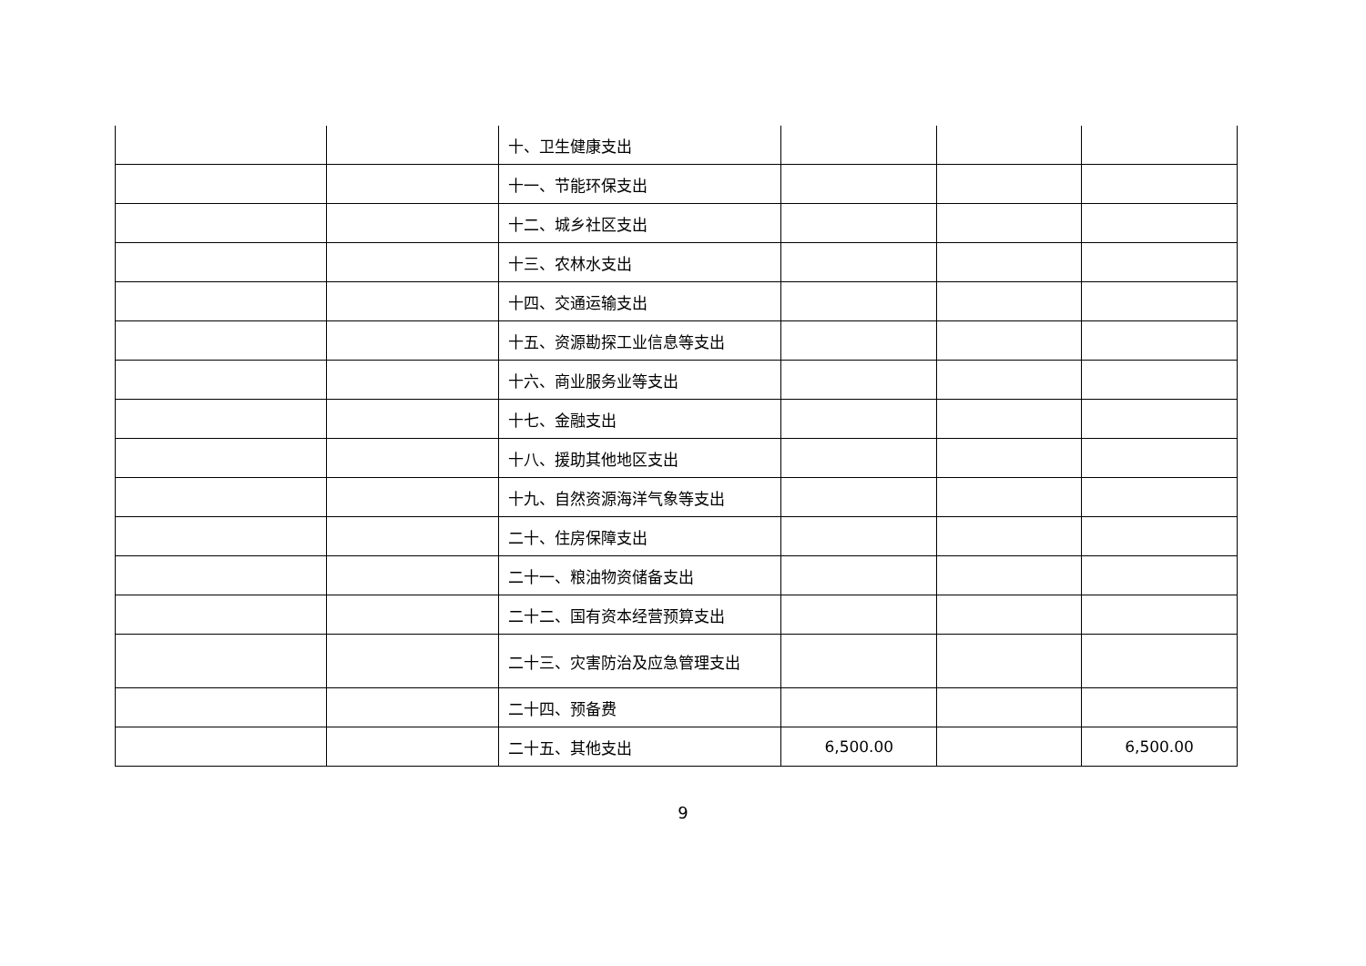| | | 十、卫生健康支出 | | | |
| | | 十一、节能环保支出 | | | |
| | | 十二、城乡社区支出 | | | |
| | | 十三、农林水支出 | | | |
| | | 十四、交通运输支出 | | | |
| | | 十五、资源勘探工业信息等支出 | | | |
| | | 十六、商业服务业等支出 | | | |
| | | 十七、金融支出 | | | |
| | | 十八、援助其他地区支出 | | | |
| | | 十九、自然资源海洋气象等支出 | | | |
| | | 二十、住房保障支出 | | | |
| | | 二十一、粮油物资储备支出 | | | |
| | | 二十二、国有资本经营预算支出 | | | |
| | | 二十三、灾害防治及应急管理支出 | | | |
| | | 二十四、预备费 | | | |
| | | 二十五、其他支出 | 6,500.00 | | 6,500.00 |
9